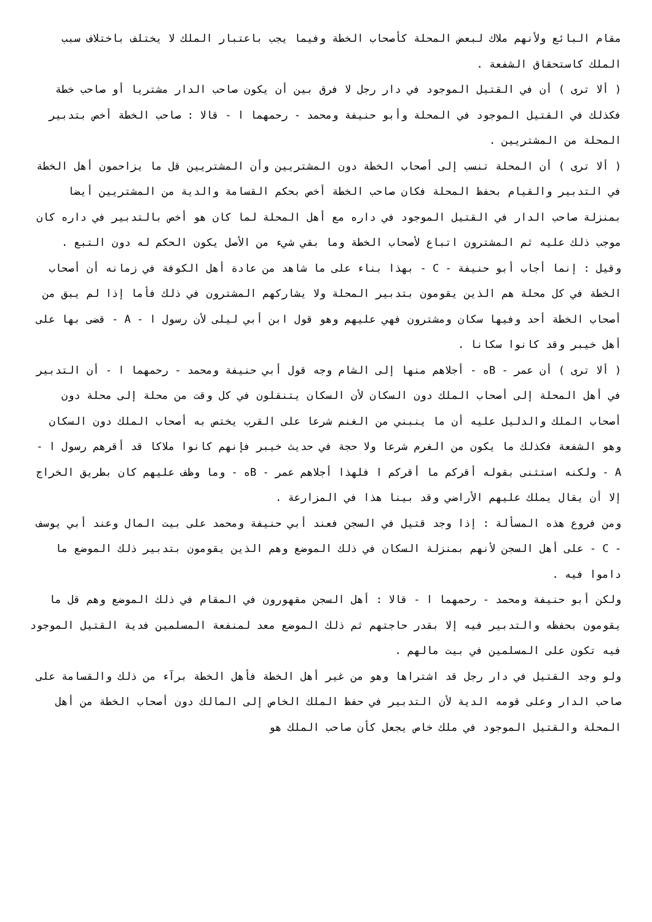مقام البائع ولأنهم ملاك لبعض المحلة كأصحاب الخطة وفيما يجب باعتبار الملك لا يختلف باختلاف سبب الملك كاستحقاق الشفعة .
( ألا ترى ) أن في القتيل الموجود في دار رجل لا فرق بين أن يكون صاحب الدار مشتريا أو صاحب خطة فكذلك في القتيل الموجود في المحلة وأبو حنيفة ومحمد - رحمهما ا - قالا : صاحب الخطة أخص بتدبير المحلة من المشتريين .
( ألا ترى ) أن المحلة تنسب إلى أصحاب الخطة دون المشتريين وأن المشتريين قل ما يزاحمون أهل الخطة في التدبير والقيام بحفظ المحلة فكان صاحب الخطة أخص بحكم القسامة والدية من المشتريين أيضا بمنزلة صاحب الدار في القتيل الموجود في داره مع أهل المحلة لما كان هو أخص بالتدبير في داره كان موجب ذلك عليه ثم المشترون اتباع لأصحاب الخطة وما بقي شيء من الأصل يكون الحكم له دون التبع .
وقيل : إنما أجاب أبو حنيفة - C - بهذا بناء على ما شاهد من عادة أهل الكوفة في زمانه أن أصحاب الخطة في كل محلة هم الذين يقومون بتدبير المحلة ولا يشاركهم المشترون في ذلك فأما إذا لم يبق من أصحاب الخطة أحد وفيها سكان ومشترون فهي عليهم وهو قول ابن أبي ليلى لأن رسول ا - A - قضى بها على أهل خيبر وقد كانوا سكانا .
( ألا ترى ) أن عمر - Bه - أجلاهم منها إلى الشام وجه قول أبي حنيفة ومحمد - رحمهما ا - أن التدبير في أهل المحلة إلى أصحاب الملك دون السكان لأن السكان يتنقلون في كل وقت من محلة إلى محلة دون أصحاب الملك والدليل عليه أن ما ينبني من الغنم شرعا على القرب يختص به أصحاب الملك دون السكان وهو الشفعة فكذلك ما يكون من الغرم شرعا ولا حجة في حديث خيبر فإنهم كانوا ملاكا قد أقرهم رسول ا - A - ولكنه استثنى بقوله أقركم ما أقركم ا فلهذا أجلاهم عمر - Bه - وما وظف عليهم كان بطريق الخراج إلا أن يقال يملك عليهم الأراضي وقد بينا هذا في المزارعة .
ومن فروع هذه المسألة : إذا وجد قتيل في السجن فعند أبي حنيفة ومحمد على بيت المال وعند أبي يوسف - C - على أهل السجن لأنهم بمنزلة السكان في ذلك الموضع وهم الذين يقومون بتدبير ذلك الموضع ما داموا فيه .
ولكن أبو حنيفة ومحمد - رحمهما ا - قالا : أهل السجن مقهورون في المقام في ذلك الموضع وهم قل ما يقومون بحفظه والتدبير فيه إلا بقدر حاجتهم ثم ذلك الموضع معد لمنفعة المسلمين فدية القتيل الموجود فيه تكون على المسلمين في بيت مالهم .
ولو وجد القتيل في دار رجل قد اشتراها وهو من غير أهل الخطة فأهل الخطة برآء من ذلك والقسامة على صاحب الدار وعلى قومه الدية لأن التدبير في حفظ الملك الخاص إلى المالك دون أصحاب الخطة من أهل المحلة والقتيل الموجود في ملك خاص يجعل كأن صاحب الملك هو